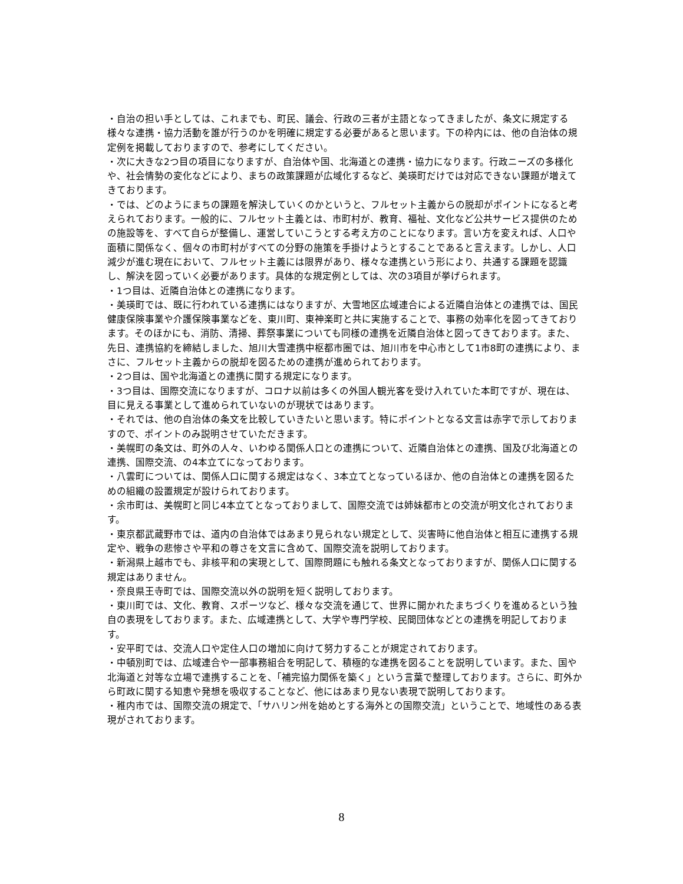・自治の担い手としては、これまでも、町民、議会、行政の三者が主語となってきましたが、条文に規定する様々な連携・協力活動を誰が行うのかを明確に規定する必要があると思います。下の枠内には、他の自治体の規定例を掲載しておりますので、参考にしてください。
・次に大きな2つ目の項目になりますが、自治体や国、北海道との連携・協力になります。行政ニーズの多様化や、社会情勢の変化などにより、まちの政策課題が広域化するなど、美瑛町だけでは対応できない課題が増えてきております。
・では、どのようにまちの課題を解決していくのかというと、フルセット主義からの脱却がポイントになると考えられております。一般的に、フルセット主義とは、市町村が、教育、福祉、文化など公共サービス提供のための施設等を、すべて自らが整備し、運営していこうとする考え方のことになります。言い方を変えれば、人口や面積に関係なく、個々の市町村がすべての分野の施策を手掛けようとすることであると言えます。しかし、人口減少が進む現在において、フルセット主義には限界があり、様々な連携という形により、共通する課題を認識し、解決を図っていく必要があります。具体的な規定例としては、次の3項目が挙げられます。
・1つ目は、近隣自治体との連携になります。
・美瑛町では、既に行われている連携にはなりますが、大雪地区広域連合による近隣自治体との連携では、国民健康保険事業や介護保険事業などを、東川町、東神楽町と共に実施することで、事務の効率化を図ってきております。そのほかにも、消防、清掃、葬祭事業についても同様の連携を近隣自治体と図ってきております。また、先日、連携協約を締結しました、旭川大雪連携中枢都市圏では、旭川市を中心市として1市8町の連携により、まさに、フルセット主義からの脱却を図るための連携が進められております。
・2つ目は、国や北海道との連携に関する規定になります。
・3つ目は、国際交流になりますが、コロナ以前は多くの外国人観光客を受け入れていた本町ですが、現在は、目に見える事業として進められていないのが現状ではあります。
・それでは、他の自治体の条文を比較していきたいと思います。特にポイントとなる文言は赤字で示しておりますので、ポイントのみ説明させていただきます。
・美幌町の条文は、町外の人々、いわゆる関係人口との連携について、近隣自治体との連携、国及び北海道との連携、国際交流、の4本立てになっております。
・八雲町については、関係人口に関する規定はなく、3本立てとなっているほか、他の自治体との連携を図るための組織の設置規定が設けられております。
・余市町は、美幌町と同じ4本立てとなっておりまして、国際交流では姉妹都市との交流が明文化されております。
・東京都武蔵野市では、道内の自治体ではあまり見られない規定として、災害時に他自治体と相互に連携する規定や、戦争の悲惨さや平和の尊さを文言に含めて、国際交流を説明しております。
・新潟県上越市でも、非核平和の実現として、国際問題にも触れる条文となっておりますが、関係人口に関する規定はありません。
・奈良県王寺町では、国際交流以外の説明を短く説明しております。
・東川町では、文化、教育、スポーツなど、様々な交流を通じて、世界に開かれたまちづくりを進めるという独自の表現をしております。また、広域連携として、大学や専門学校、民間団体などとの連携を明記しております。
・安平町では、交流人口や定住人口の増加に向けて努力することが規定されております。
・中頓別町では、広域連合や一部事務組合を明記して、積極的な連携を図ることを説明しています。また、国や北海道と対等な立場で連携することを、「補完協力関係を築く」という言葉で整理しております。さらに、町外から町政に関する知恵や発想を吸収することなど、他にはあまり見ない表現で説明しております。
・稚内市では、国際交流の規定で、「サハリン州を始めとする海外との国際交流」ということで、地域性のある表現がされております。
8